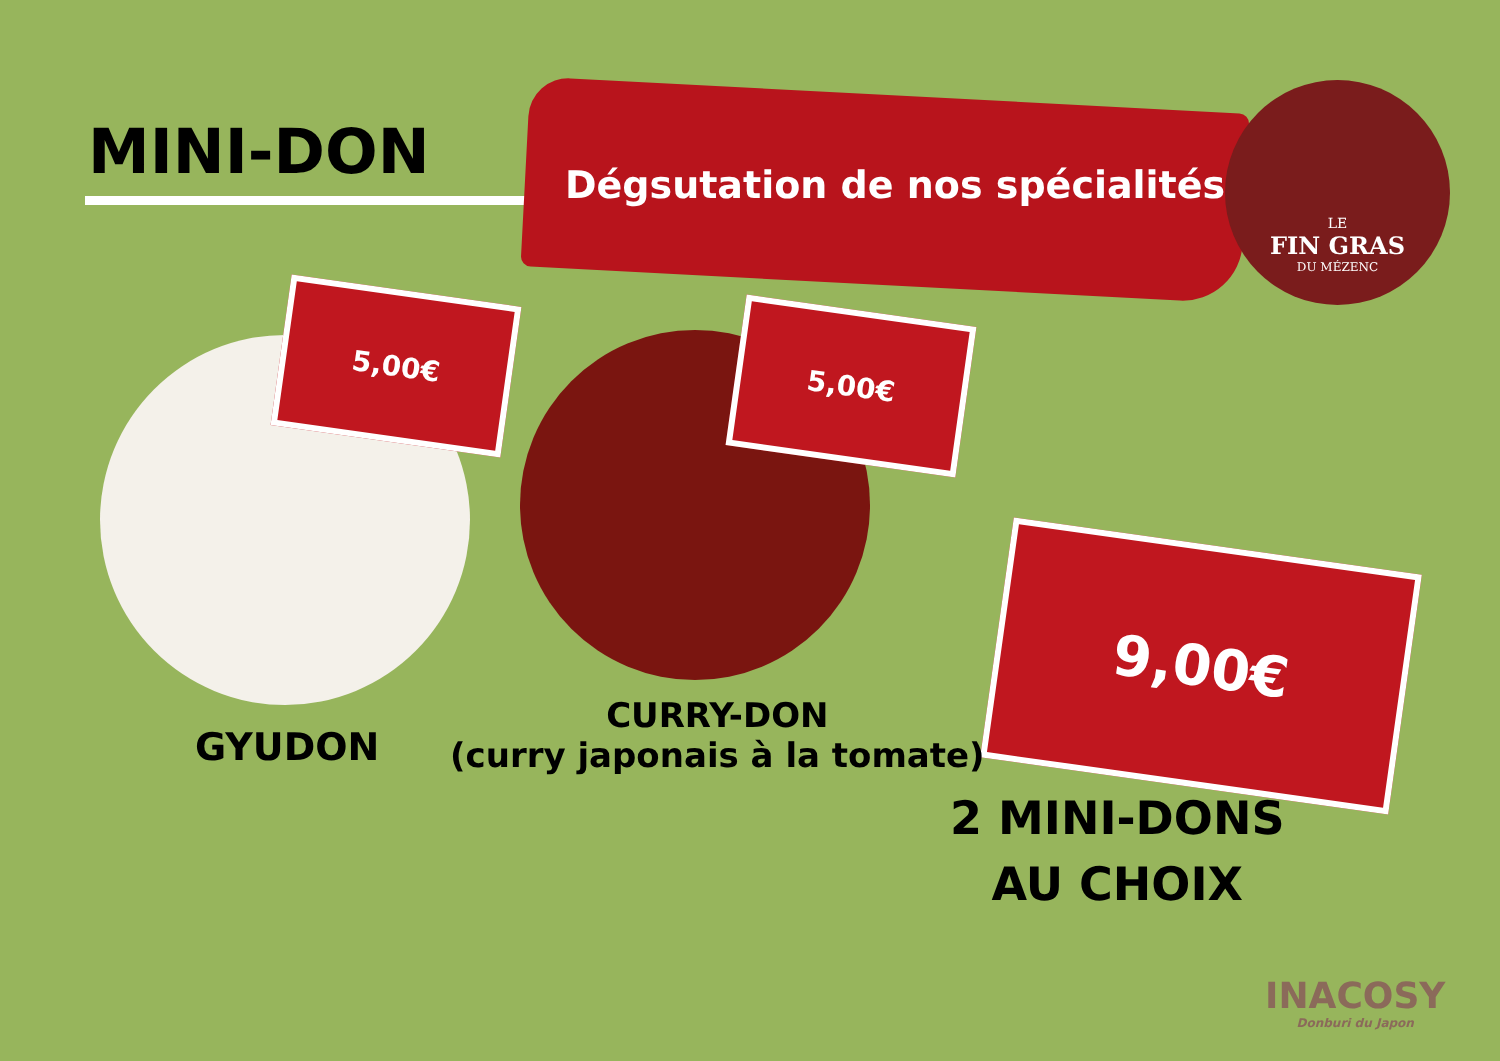MINI-DON Dégsutation de nos spécialités
LE
FIN GRAS
DU MÉZENC
5,00€
5,00€
9,00€
GYUDON
CURRY-DON
(curry japonais à la tomate)
2 MINI-DONS
AU CHOIX
INACOSY
Donburi du Japon